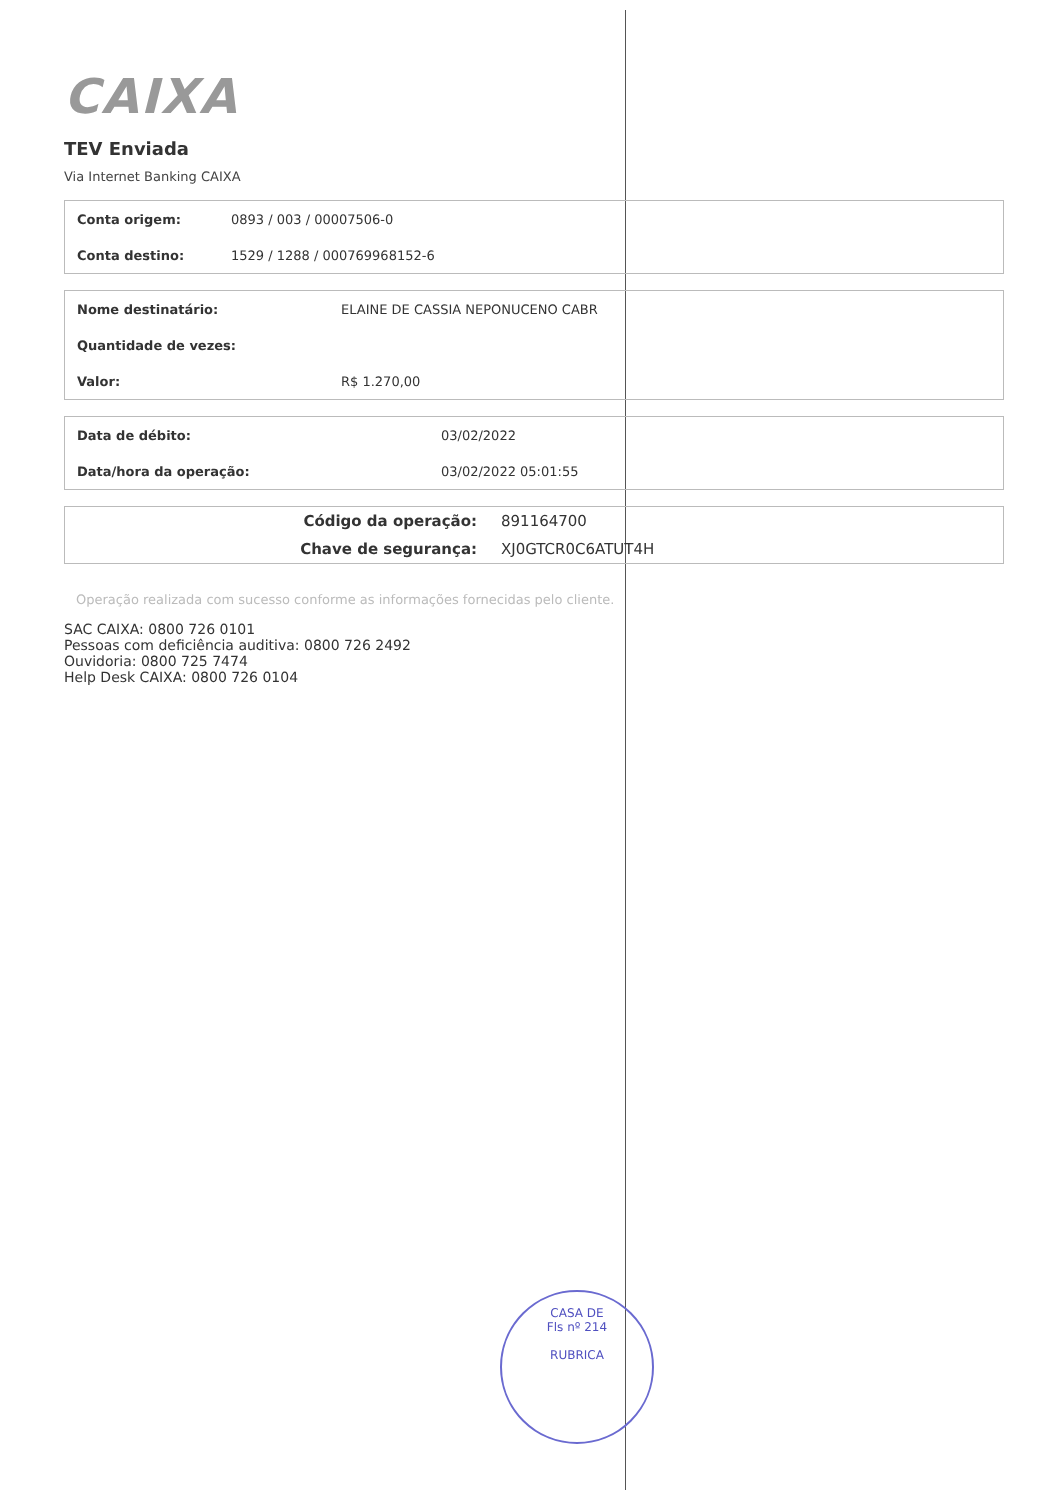CAIXA
TEV Enviada
Via Internet Banking CAIXA
| Conta origem: | 0893 / 003 / 00007506-0 |
| Conta destino: | 1529 / 1288 / 000769968152-6 |
| Nome destinatário: | ELAINE DE CASSIA NEPONUCENO CABR |
| Quantidade de vezes: | |
| Valor: | R$ 1.270,00 |
| Data de débito: | 03/02/2022 |
| Data/hora da operação: | 03/02/2022 05:01:55 |
| Código da operação: | 891164700 |
| Chave de segurança: | XJ0GTCR0C6ATUT4H |
Operação realizada com sucesso conforme as informações fornecidas pelo cliente.
SAC CAIXA: 0800 726 0101
Pessoas com deficiência auditiva: 0800 726 2492
Ouvidoria: 0800 725 7474
Help Desk CAIXA: 0800 726 0104
CASA DE
Fls nº 214
RUBRICA